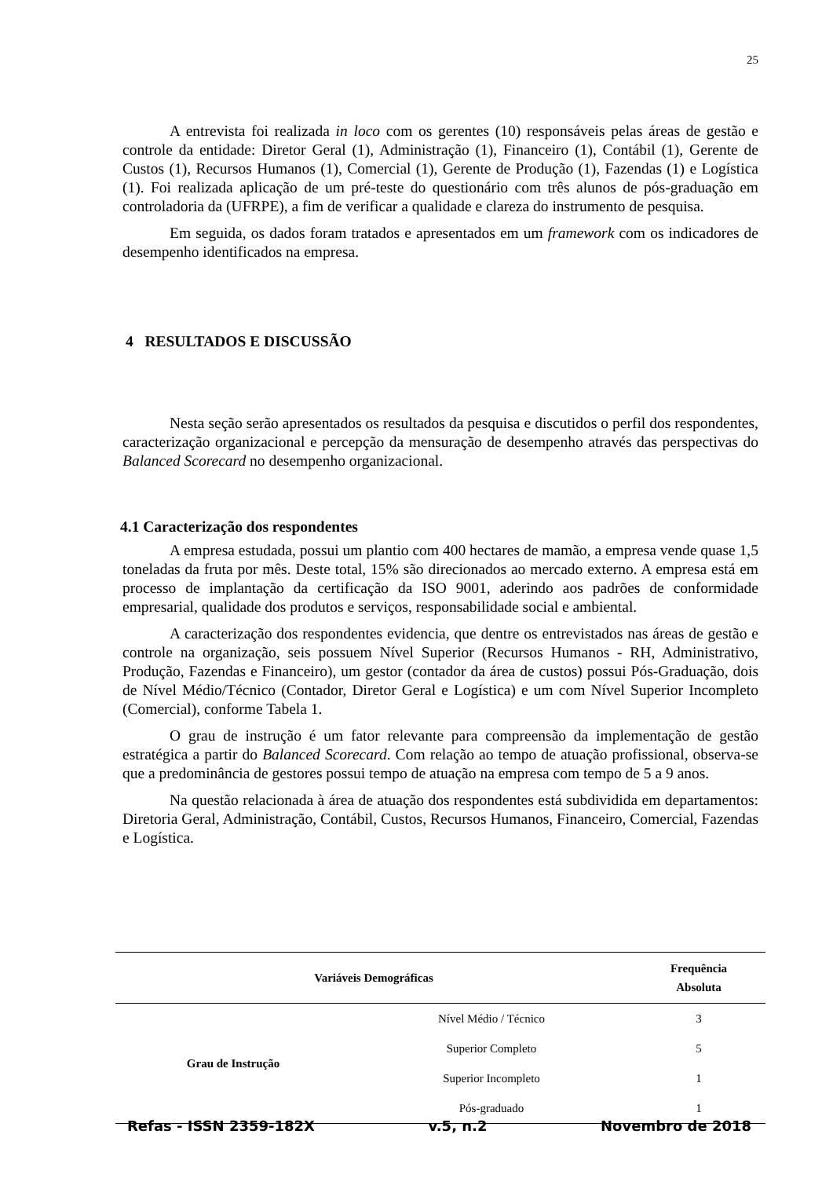25
A entrevista foi realizada in loco com os gerentes (10) responsáveis pelas áreas de gestão e controle da entidade: Diretor Geral (1), Administração (1), Financeiro (1), Contábil (1), Gerente de Custos (1), Recursos Humanos (1), Comercial (1), Gerente de Produção (1), Fazendas (1) e Logística (1). Foi realizada aplicação de um pré-teste do questionário com três alunos de pós-graduação em controladoria da (UFRPE), a fim de verificar a qualidade e clareza do instrumento de pesquisa.
Em seguida, os dados foram tratados e apresentados em um framework com os indicadores de desempenho identificados na empresa.
4 RESULTADOS E DISCUSSÃO
Nesta seção serão apresentados os resultados da pesquisa e discutidos o perfil dos respondentes, caracterização organizacional e percepção da mensuração de desempenho através das perspectivas do Balanced Scorecard no desempenho organizacional.
4.1 Caracterização dos respondentes
A empresa estudada, possui um plantio com 400 hectares de mamão, a empresa vende quase 1,5 toneladas da fruta por mês. Deste total, 15% são direcionados ao mercado externo. A empresa está em processo de implantação da certificação da ISO 9001, aderindo aos padrões de conformidade empresarial, qualidade dos produtos e serviços, responsabilidade social e ambiental.
A caracterização dos respondentes evidencia, que dentre os entrevistados nas áreas de gestão e controle na organização, seis possuem Nível Superior (Recursos Humanos - RH, Administrativo, Produção, Fazendas e Financeiro), um gestor (contador da área de custos) possui Pós-Graduação, dois de Nível Médio/Técnico (Contador, Diretor Geral e Logística) e um com Nível Superior Incompleto (Comercial), conforme Tabela 1.
O grau de instrução é um fator relevante para compreensão da implementação de gestão estratégica a partir do Balanced Scorecard. Com relação ao tempo de atuação profissional, observa-se que a predominância de gestores possui tempo de atuação na empresa com tempo de 5 a 9 anos.
Na questão relacionada à área de atuação dos respondentes está subdividida em departamentos: Diretoria Geral, Administração, Contábil, Custos, Recursos Humanos, Financeiro, Comercial, Fazendas e Logística.
| Variáveis Demográficas | | Frequência Absoluta |
| --- | --- | --- |
| Grau de Instrução | Nível Médio / Técnico | 3 |
| | Superior Completo | 5 |
| | Superior Incompleto | 1 |
| | Pós-graduado | 1 |
Refas - ISSN 2359-182X v.5, n.2 Novembro de 2018